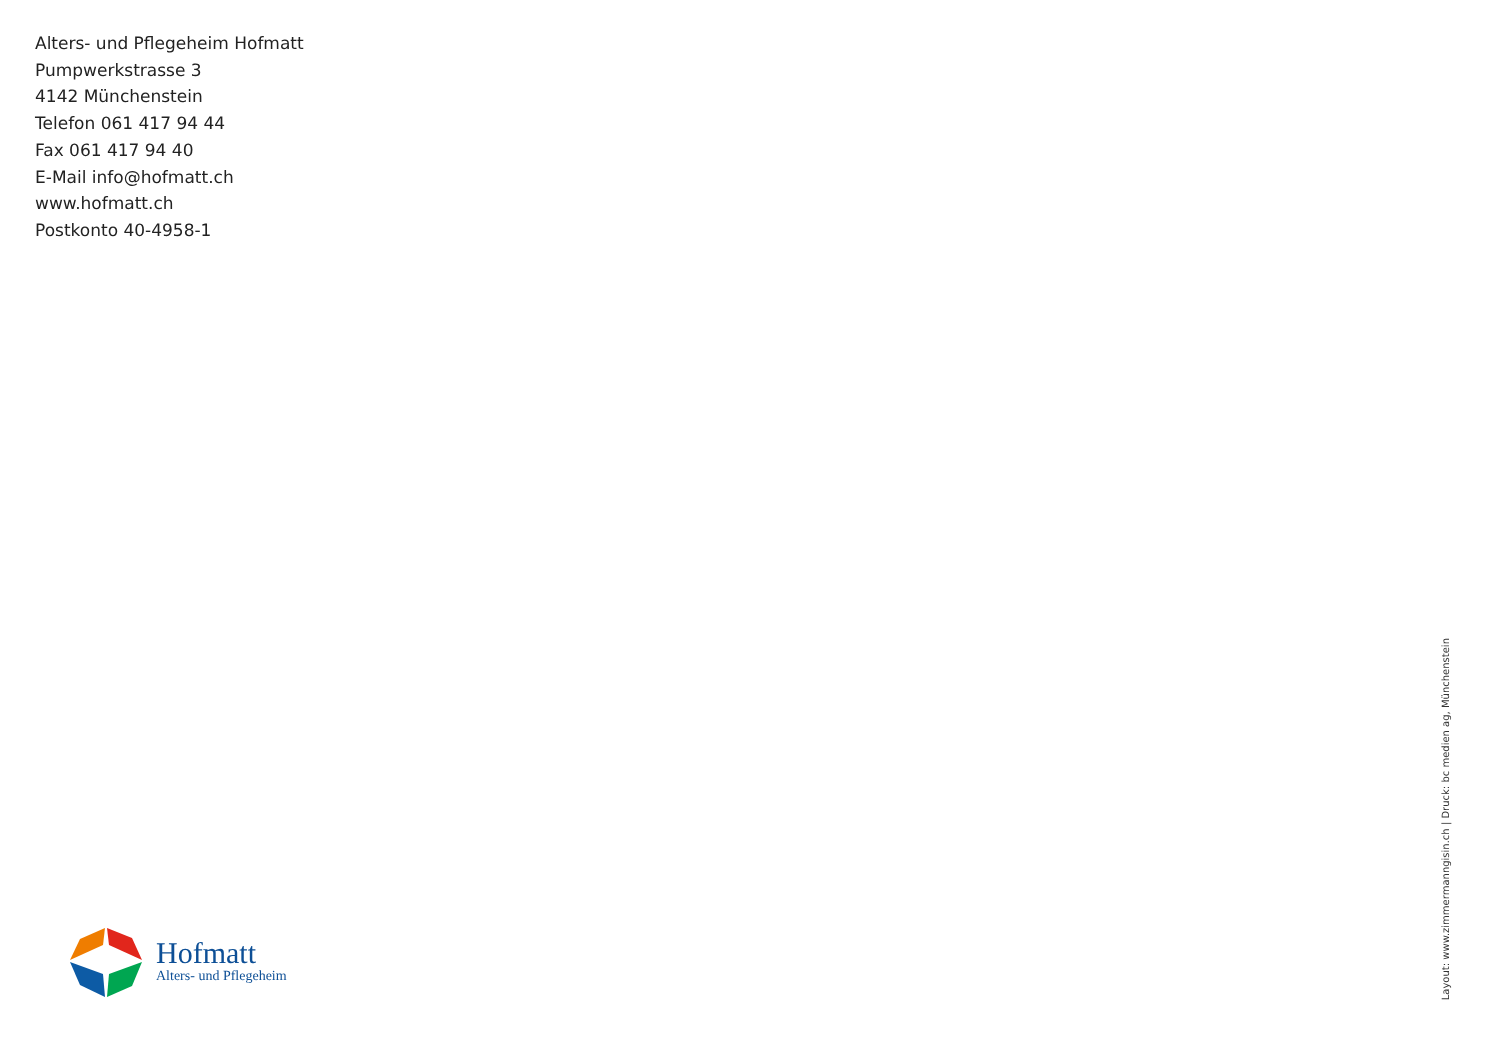Alters- und Pflegeheim Hofmatt
Pumpwerkstrasse 3
4142 Münchenstein
Telefon 061 417 94 44
Fax 061 417 94 40
E-Mail info@hofmatt.ch
www.hofmatt.ch
Postkonto 40-4958-1
Hofmatt
Alters- und Pflegeheim
Layout: www.zimmermanngisin.ch | Druck: bc medien ag, Münchenstein